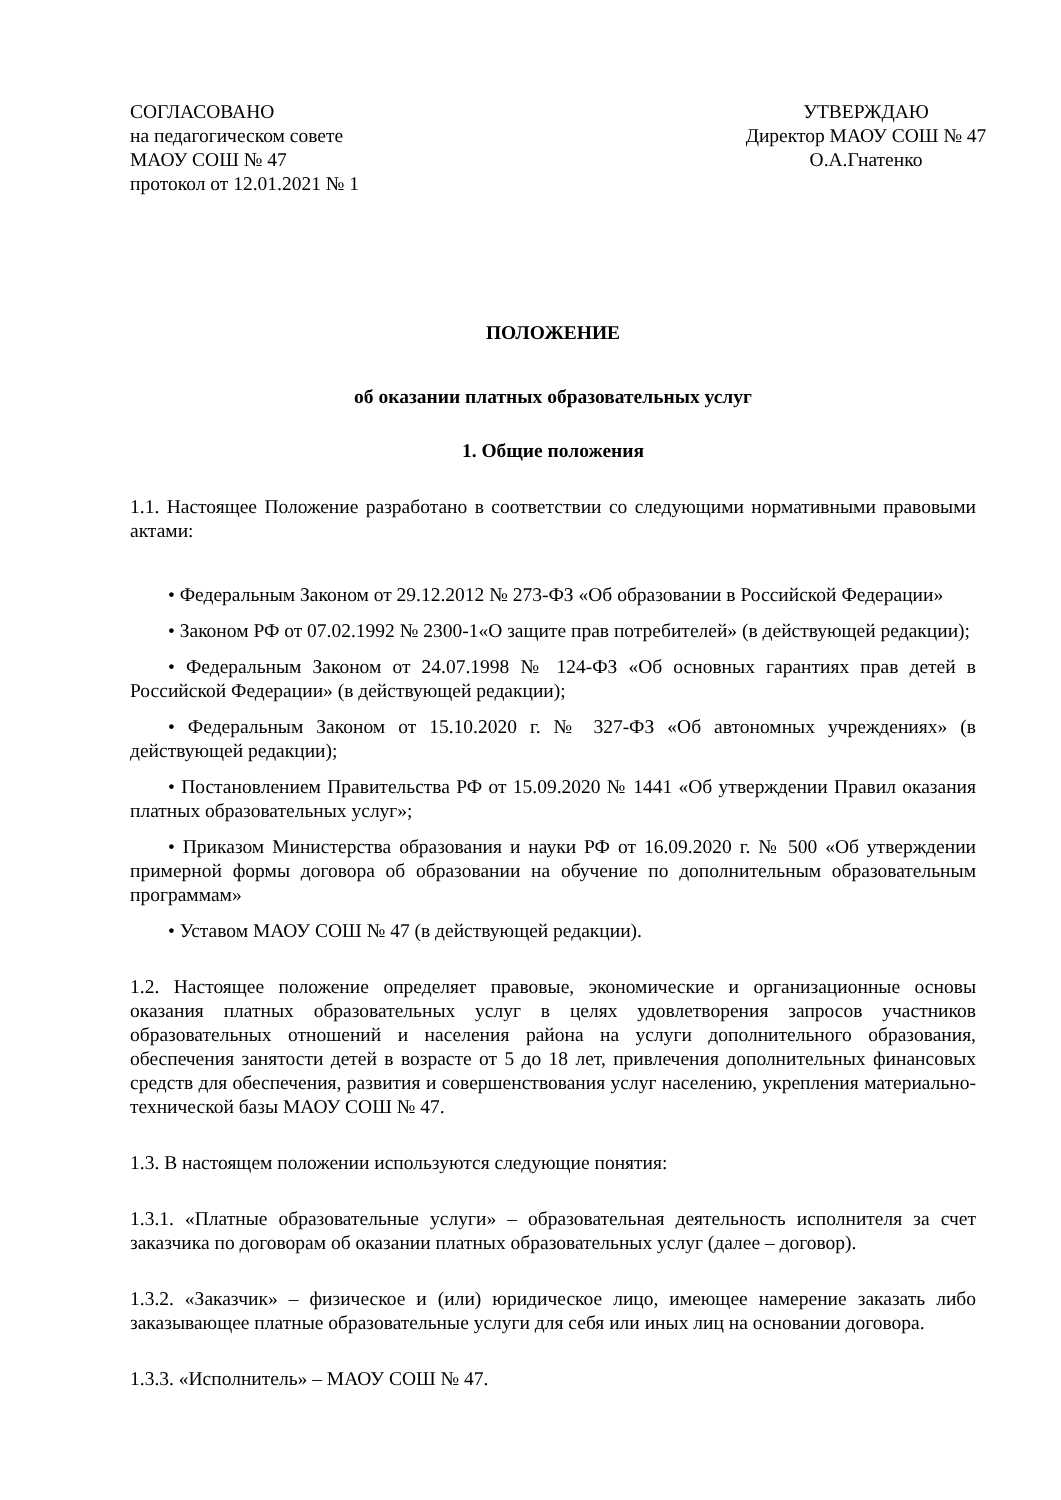СОГЛАСОВАНО
на педагогическом совете
МАОУ СОШ № 47
протокол от 12.01.2021 № 1
УТВЕРЖДАЮ
Директор МАОУ СОШ № 47
О.А.Гнатенко
ПОЛОЖЕНИЕ
об оказании платных образовательных услуг
1. Общие положения
1.1. Настоящее Положение разработано в соответствии со следующими нормативными правовыми актами:
• Федеральным Законом от 29.12.2012 № 273-ФЗ «Об образовании в Российской Федерации»
• Законом РФ от 07.02.1992 № 2300-1«О защите прав потребителей» (в действующей редакции);
• Федеральным Законом от 24.07.1998 № 124-ФЗ «Об основных гарантиях прав детей в Российской Федерации» (в действующей редакции);
• Федеральным Законом от 15.10.2020 г. № 327-ФЗ «Об автономных учреждениях» (в действующей редакции);
• Постановлением Правительства РФ от 15.09.2020 № 1441 «Об утверждении Правил оказания платных образовательных услуг»;
• Приказом Министерства образования и науки РФ от 16.09.2020 г. № 500 «Об утверждении примерной формы договора об образовании на обучение по дополнительным образовательным программам»
• Уставом МАОУ СОШ № 47 (в действующей редакции).
1.2. Настоящее положение определяет правовые, экономические и организационные основы оказания платных образовательных услуг в целях удовлетворения запросов участников образовательных отношений и населения района на услуги дополнительного образования, обеспечения занятости детей в возрасте от 5 до 18 лет, привлечения дополнительных финансовых средств для обеспечения, развития и совершенствования услуг населению, укрепления материально-технической базы МАОУ СОШ № 47.
1.3. В настоящем положении используются следующие понятия:
1.3.1. «Платные образовательные услуги» – образовательная деятельность исполнителя за счет заказчика по договорам об оказании платных образовательных услуг (далее – договор).
1.3.2. «Заказчик» – физическое и (или) юридическое лицо, имеющее намерение заказать либо заказывающее платные образовательные услуги для себя или иных лиц на основании договора.
1.3.3. «Исполнитель» – МАОУ СОШ № 47.